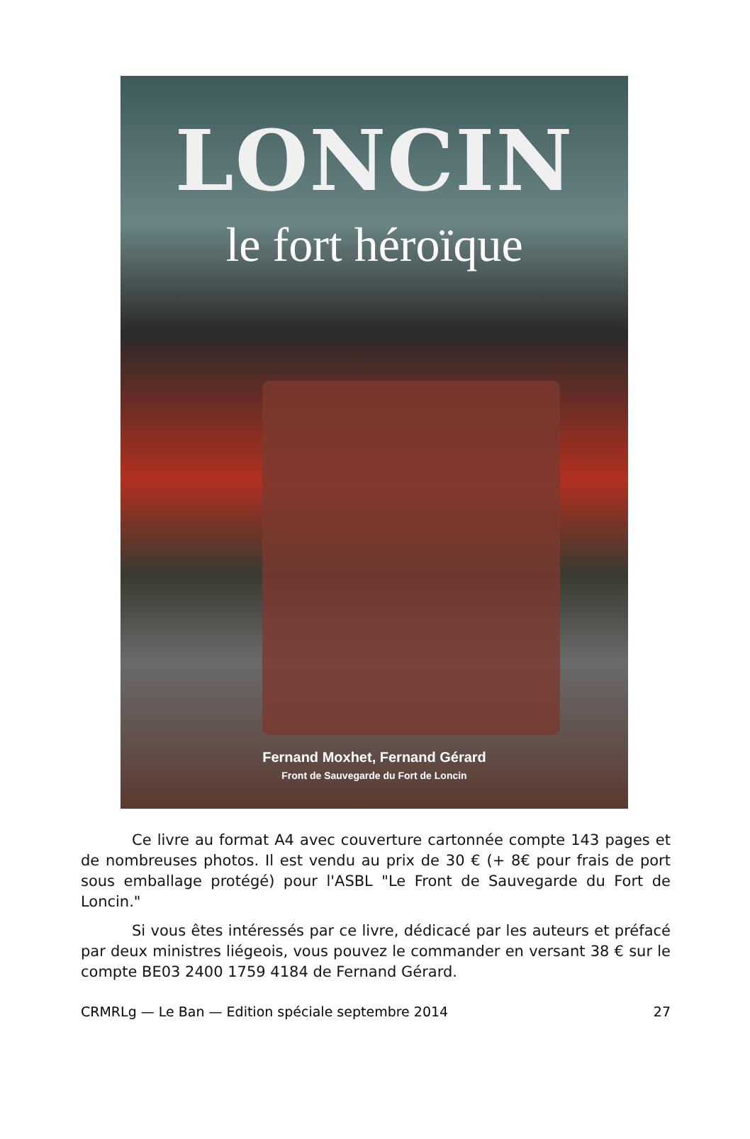LONCIN
le fort héroïque
Fernand Moxhet, Fernand Gérard
Front de Sauvegarde du Fort de Loncin
Ce livre au format A4 avec couverture cartonnée compte 143 pages et de nombreuses photos. Il est vendu au prix de 30 € (+ 8€ pour frais de port sous emballage protégé) pour l'ASBL "Le Front de Sauvegarde du Fort de Loncin."
Si vous êtes intéressés par ce livre, dédicacé par les auteurs et préfacé par deux ministres liégeois, vous pouvez le commander en versant 38 € sur le compte BE03 2400 1759 4184 de Fernand Gérard.
CRMRLg — Le Ban — Edition spéciale septembre 2014 27